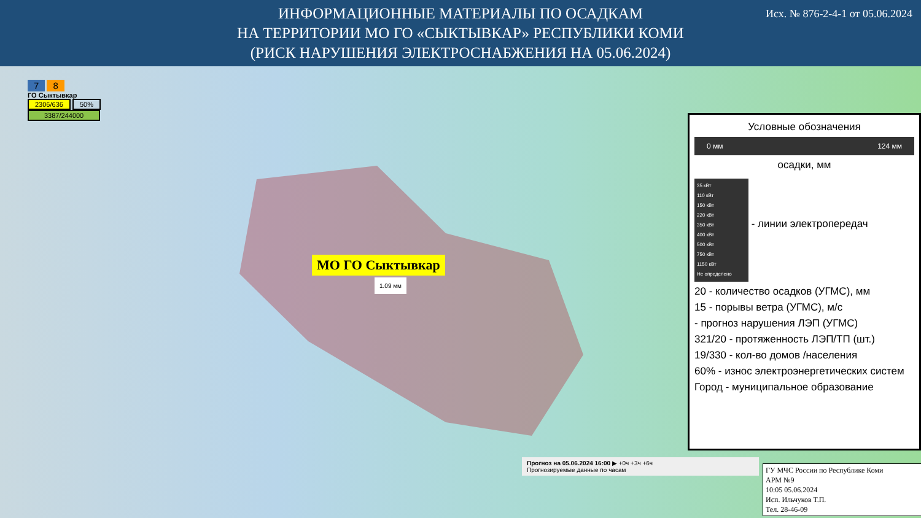ИНФОРМАЦИОННЫЕ МАТЕРИАЛЫ ПО ОСАДКАМ
НА ТЕРРИТОРИИ МО ГО «СЫКТЫВКАР» РЕСПУБЛИКИ КОМИ
(РИСК НАРУШЕНИЯ ЭЛЕКТРОСНАБЖЕНИЯ НА 05.06.2024)
Исх. № 876-2-4-1 от 05.06.2024
7 8
ГО Сыктывкар
2306/636 50%
3387/244000
МО ГО Сыктывкар
1.09 мм
Условные обозначения
0 мм 124 мм
осадки, мм
35 кВт
110 кВт
150 кВт
220 кВт
350 кВт
400 кВт
500 кВт
750 кВт
1150 кВт
Не определено
- линии электропередач
20 - количество осадков (УГМС), мм
15 - порывы ветра (УГМС), м/с
- прогноз нарушения ЛЭП (УГМС)
321/20 - протяженность ЛЭП/ТП (шт.)
19/330 - кол-во домов /населения
60% - износ электроэнергетических систем
Город - муниципальное образование
Прогноз на 05.06.2024 16:00 ▶ +0ч +3ч +6ч
Прогнозируемые данные по часам
ГУ МЧС России по Республике Коми
АРМ №9
10:05 05.06.2024
Исп. Ильчуков Т.П.
Тел. 28-46-09